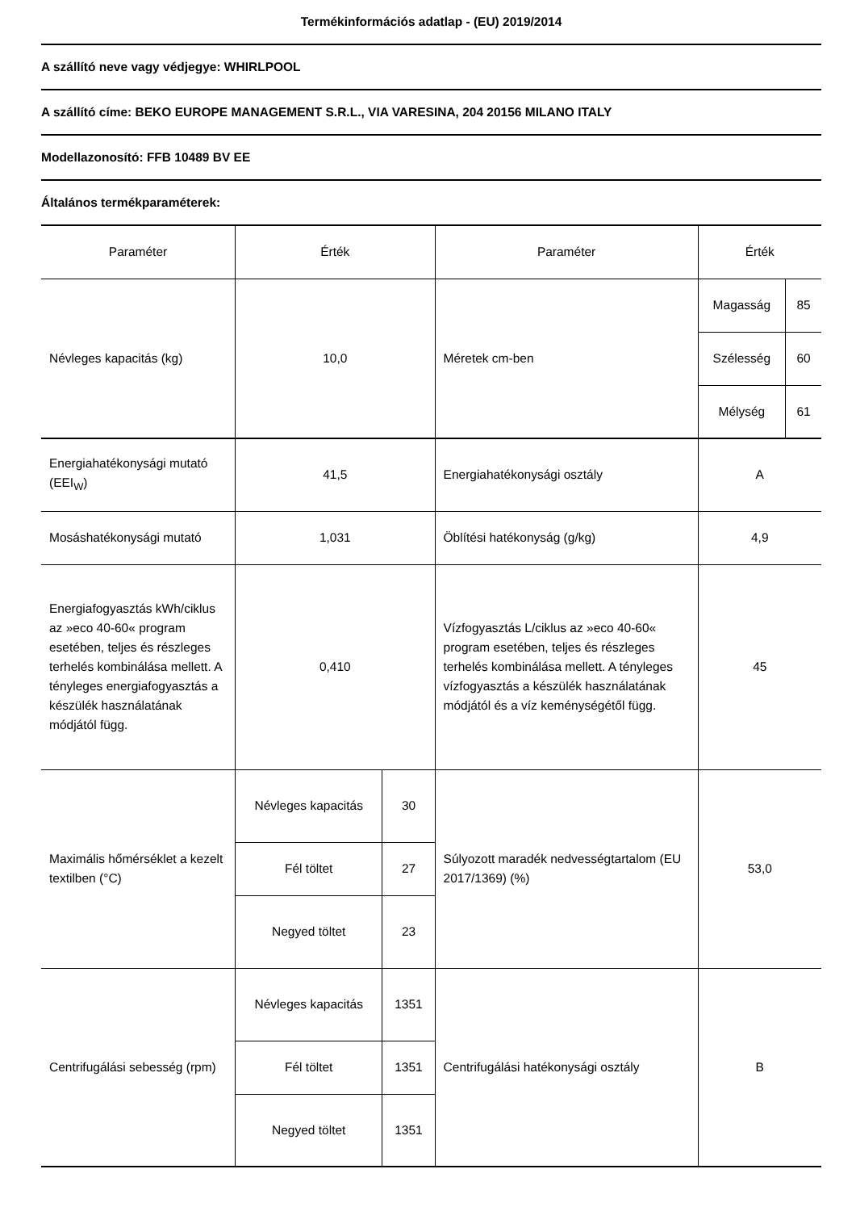Termékinformációs adatlap - (EU) 2019/2014
A szállító neve vagy védjegye: WHIRLPOOL
A szállító címe: BEKO EUROPE MANAGEMENT S.R.L., VIA VARESINA, 204 20156 MILANO ITALY
Modellazonosító: FFB 10489 BV EE
Általános termékparaméterek:
| Paraméter | Érték | | Paraméter | Érték | |
| --- | --- | --- | --- | --- | --- |
| Névleges kapacitás (kg) | 10,0 | | Méretek cm-ben | Magasság | 85 |
| | | | | Szélesség | 60 |
| | | | | Mélység | 61 |
| Energiahatékonysági mu­tató (EEI<sub>W</sub>) | 41,5 | | Energiahatékonysági osztály | A | |
| Mosáshatékonysági mutató | 1,031 | | Öblítési hatékonyság (g/kg) | 4,9 | |
| Energiafogyasztás kWh/cik­lus az »eco 40-60« pro­gram esetében, teljes és részleges terhelés kom­binálása mellett. A tényleges energiafo­gyasztás a készülék használatának módjától függ. | 0,410 | | Vízfogyasztás L/ciklus az »eco 40-60« program esetében, teljes és részleges terhelés kombinálása mellett. A tényleges vízfogyasztás a készülék használatának módjától és a víz keménységétől függ. | 45 | |
| Maximális hőmérséklet a kezelt textilben (°C) | Névleges kapacitás | 30 | Súlyozott maradék nedvességtartalom (EU 2017/1369) (%) | 53,0 | |
| | Fél töltet | 27 | | | |
| | Negyed töltet | 23 | | | |
| Centrifugálási sebesség (rpm) | Névleges kapacitás | 1351 | Centrifugálási hatékonysági osztály | B | |
| | Fél töltet | 1351 | | | |
| | Negyed töltet | 1351 | | | |